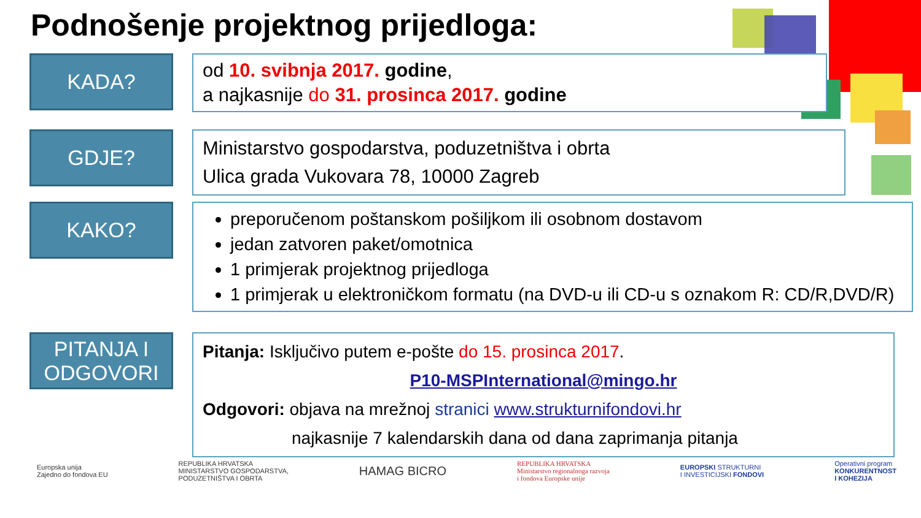Podnošenje projektnog prijedloga:
KADA?
od 10. svibnja 2017. godine,
a najkasnije do 31. prosinca 2017. godine
GDJE?
Ministarstvo gospodarstva, poduzetništva i obrta
Ulica grada Vukovara 78, 10000 Zagreb
KAKO?
preporučenom poštanskom pošiljkom ili osobnom dostavom
jedan zatvoren paket/omotnica
1 primjerak projektnog prijedloga
1 primjerak u elektroničkom formatu (na DVD-u ili CD-u s oznakom R: CD/R,DVD/R)
PITANJA I ODGOVORI
Pitanja: Isključivo putem e-pošte do 15. prosinca 2017.
P10-MSPInternational@mingo.hr
Odgovori: objava na mrežnoj stranici www.strukturnifondovi.hr
najkasnije 7 kalendarskih dana od dana zaprimanja pitanja
Europska unija
Zajedno do fondova EU
REPUBLIKA HRVATSKA
MINISTARSTVO GOSPODARSTVA,
PODUZETNIŠTVA I OBRTA
HAMAG BICRO
REPUBLIKA HRVATSKA
Ministarstvo regionalnoga razvoja
i fondova Europske unije
EUROPSKI STRUKTURNI
I INVESTICIJSKI FONDOVI
Operativni program
KONKURENTNOST
I KOHEZIJA